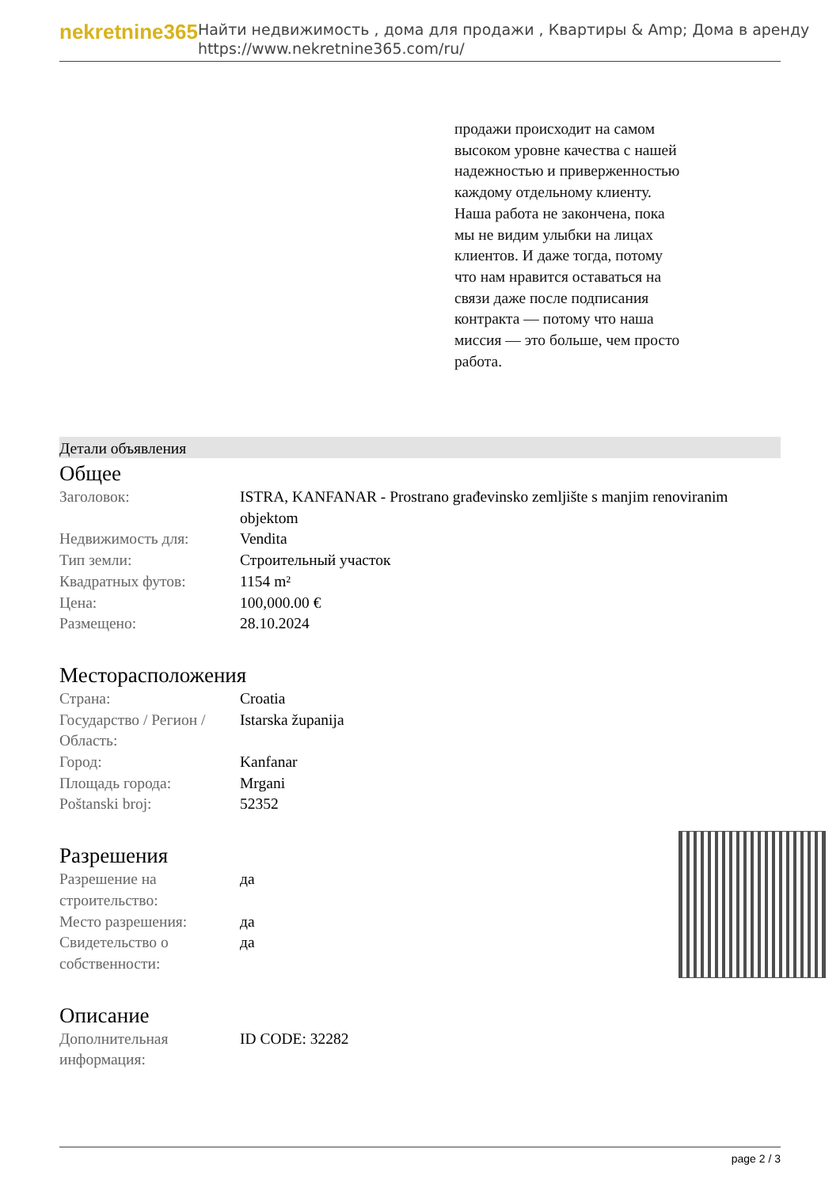nekretnine365
Найти недвижимость , дома для продажи , Квартиры & Amp; Дома в аренду
https://www.nekretnine365.com/ru/
продажи происходит на самом высоком уровне качества с нашей надежностью и приверженностью каждому отдельному клиенту. Наша работа не закончена, пока мы не видим улыбки на лицах клиентов. И даже тогда, потому что нам нравится оставаться на связи даже после подписания контракта — потому что наша миссия — это больше, чем просто работа.
Детали объявления
Общее
| Заголовок: | ISTRA, KANFANAR - Prostrano građevinsko zemljište s manjim renoviranim objektom |
| Недвижимость для: | Vendita |
| Тип земли: | Строительный участок |
| Квадратных футов: | 1154 m² |
| Цена: | 100,000.00 € |
| Размещено: | 28.10.2024 |
Месторасположения
| Страна: | Croatia |
| Государство / Регион / Область: | Istarska županija |
| Город: | Kanfanar |
| Площадь города: | Mrgani |
| Poštanski broj: | 52352 |
Разрешения
| Разрешение на строительство: | да |
| Место разрешения: | да |
| Свидетельство о собственности: | да |
Описание
| Дополнительная информация: | ID CODE: 32282 |
page 2 / 3